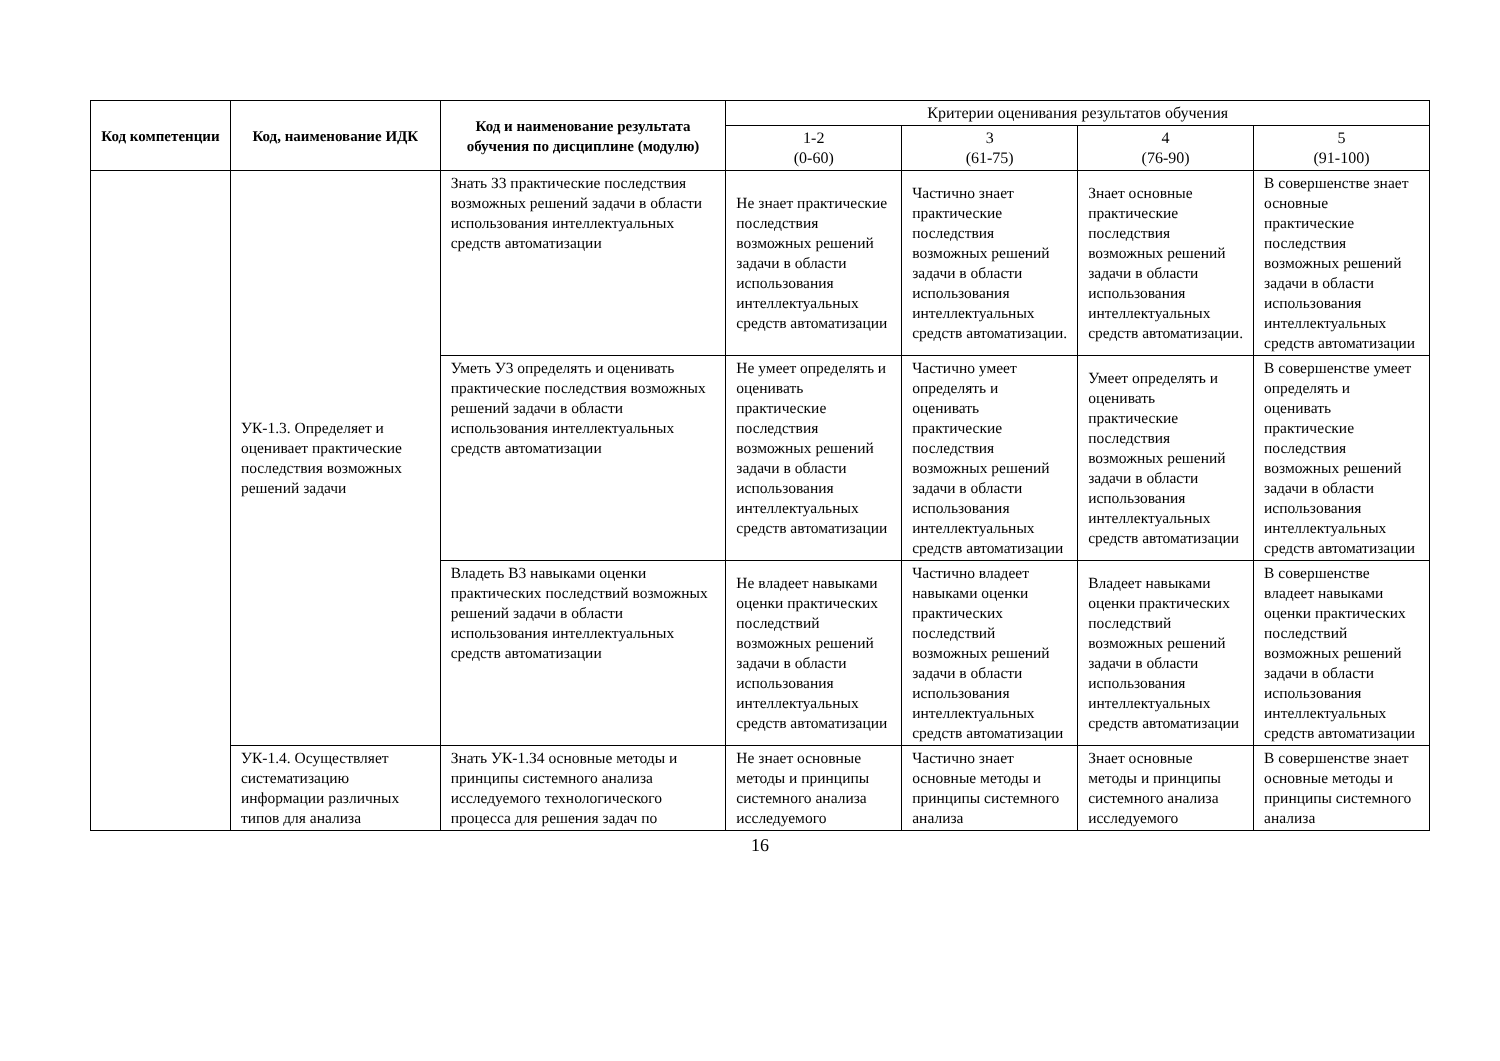| Код компетенции | Код, наименование ИДК | Код и наименование результата обучения по дисциплине (модулю) | Критерии оценивания результатов обучения | | | |
| --- | --- | --- | --- | --- | --- | --- |
| | | | 1-2 (0-60) | 3 (61-75) | 4 (76-90) | 5 (91-100) |
| | УК-1.3. Определяет и оценивает практические последствия возможных решений задачи | Знать З3 практические последствия возможных решений задачи в области использования интеллектуальных средств автоматизации | Не знает практические последствия возможных решений задачи в области использования интеллектуальных средств автоматизации | Частично знает практические последствия возможных решений задачи в области использования интеллектуальных средств автоматизации. | Знает основные практические последствия возможных решений задачи в области использования интеллектуальных средств автоматизации. | В совершенстве знает основные практические последствия возможных решений задачи в области использования интеллектуальных средств автоматизации |
| | | Уметь У3 определять и оценивать практические последствия возможных решений задачи в области использования интеллектуальных средств автоматизации | Не умеет определять и оценивать практические последствия возможных решений задачи в области использования интеллектуальных средств автоматизации | Частично умеет определять и оценивать практические последствия возможных решений задачи в области использования интеллектуальных средств автоматизации | Умеет определять и оценивать практические последствия возможных решений задачи в области использования интеллектуальных средств автоматизации | В совершенстве умеет определять и оценивать практические последствия возможных решений задачи в области использования интеллектуальных средств автоматизации |
| | | Владеть В3 навыками оценки практических последствий возможных решений задачи в области использования интеллектуальных средств автоматизации | Не владеет навыками оценки практических последствий возможных решений задачи в области использования интеллектуальных средств автоматизации | Частично владеет навыками оценки практических последствий возможных решений задачи в области использования интеллектуальных средств автоматизации | Владеет навыками оценки практических последствий возможных решений задачи в области использования интеллектуальных средств автоматизации | В совершенстве владеет навыками оценки практических последствий возможных решений задачи в области использования интеллектуальных средств автоматизации |
| | УК-1.4. Осуществляет систематизацию информации различных типов для анализа | Знать УК-1.З4 основные методы и принципы системного анализа исследуемого технологического процесса для решения задач по | Не знает основные методы и принципы системного анализа исследуемого | Частично знает основные методы и принципы системного анализа | Знает основные методы и принципы системного анализа исследуемого | В совершенстве знает основные методы и принципы системного анализа |
16